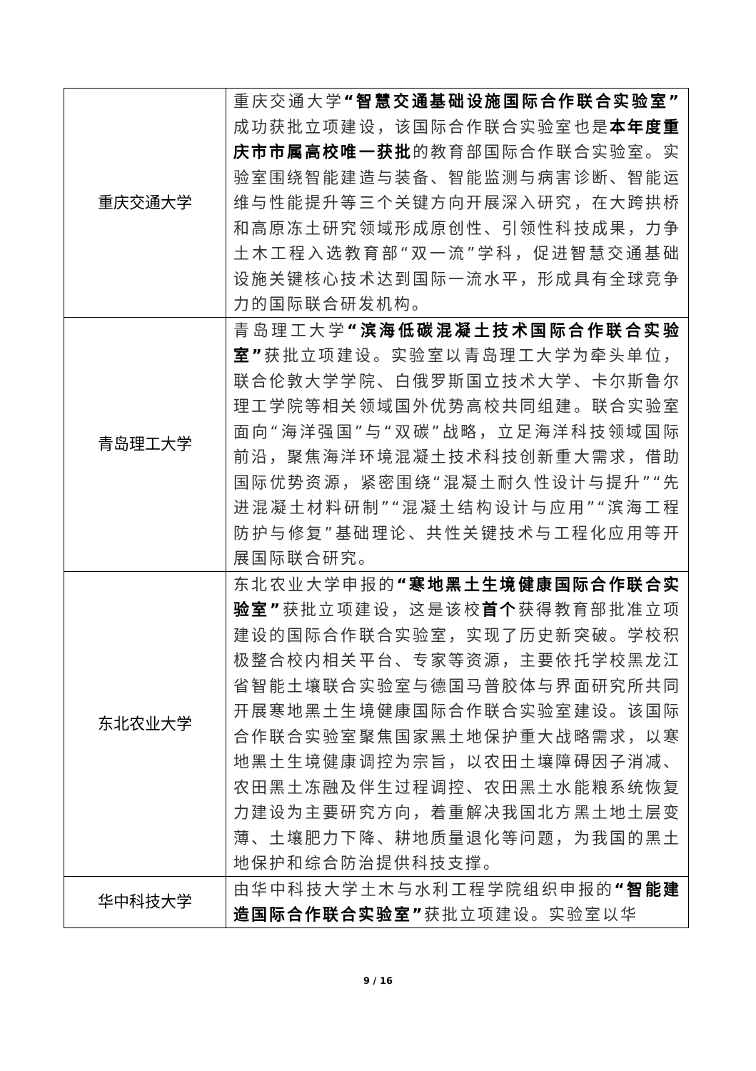| 重庆交通大学 | 重庆交通大学 “智慧交通基础设施国际合作联合实验室” 成功获批立项建设，该国际合作联合实验室也是 本年度重庆市市属高校唯一获批 的教育部国际合作联合实验室。实验室围绕智能建造与装备、智能监测与病害诊断、智能运维与性能提升等三个关键方向开展深入研究，在大跨拱桥和高原冻土研究领域形成原创性、引领性科技成果，力争土木工程入选教育部“双一流”学科，促进智慧交通基础设施关键核心技术达到国际一流水平，形成具有全球竞争力的国际联合研发机构。 |
| 青岛理工大学 | 青岛理工大学 “滨海低碳混凝土技术国际合作联合实验室” 获批立项建设。实验室以青岛理工大学为牵头单位，联合伦敦大学学院、白俄罗斯国立技术大学、卡尔斯鲁尔理工学院等相关领域国外优势高校共同组建。联合实验室面向“海洋强国”与“双碳”战略，立足海洋科技领域国际前沿，聚焦海洋环境混凝土技术科技创新重大需求，借助国际优势资源，紧密围绕“混凝土耐久性设计与提升”“先进混凝土材料研制”“混凝土结构设计与应用”“滨海工程防护与修复”基础理论、共性关键技术与工程化应用等开展国际联合研究。 |
| 东北农业大学 | 东北农业大学申报的 “寒地黑土生境健康国际合作联合实验室” 获批立项建设，这是该校 首个 获得教育部批准立项建设的国际合作联合实验室，实现了历史新突破。学校积极整合校内相关平台、专家等资源，主要依托学校黑龙江省智能土壤联合实验室与德国马普胶体与界面研究所共同开展寒地黑土生境健康国际合作联合实验室建设。该国际合作联合实验室聚焦国家黑土地保护重大战略需求，以寒地黑土生境健康调控为宗旨，以农田土壤障碍因子消减、农田黑土冻融及伴生过程调控、农田黑土水能粮系统恢复力建设为主要研究方向，着重解决我国北方黑土地土层变薄、土壤肥力下降、耕地质量退化等问题，为我国的黑土地保护和综合防治提供科技支撑。 |
| 华中科技大学 | 由华中科技大学土木与水利工程学院组织申报的 “智能建造国际合作联合实验室” 获批立项建设。实验室以华 |
9 / 16